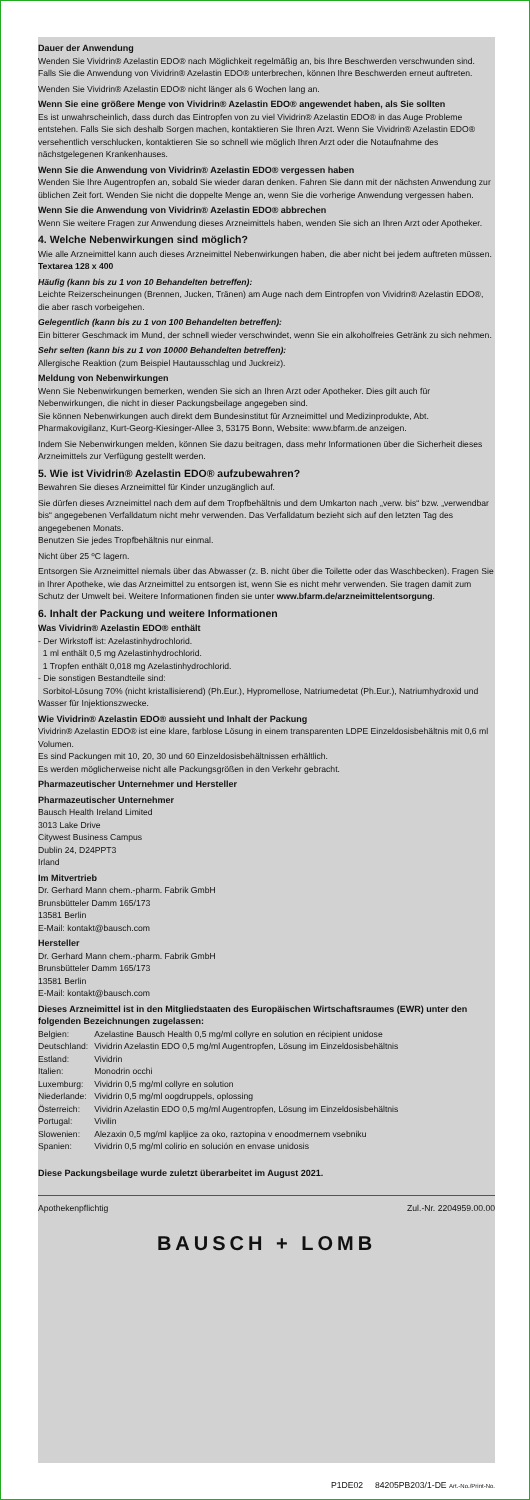Dauer der Anwendung
Wenden Sie Vividrin® Azelastin EDO® nach Möglichkeit regelmäßig an, bis Ihre Beschwerden verschwunden sind. Falls Sie die Anwendung von Vividrin® Azelastin EDO® unterbrechen, können Ihre Beschwerden erneut auftreten.
Wenden Sie Vividrin® Azelastin EDO® nicht länger als 6 Wochen lang an.
Wenn Sie eine größere Menge von Vividrin® Azelastin EDO® angewendet haben, als Sie sollten
Es ist unwahrscheinlich, dass durch das Eintropfen von zu viel Vividrin® Azelastin EDO® in das Auge Probleme entstehen. Falls Sie sich deshalb Sorgen machen, kontaktieren Sie Ihren Arzt. Wenn Sie Vividrin® Azelastin EDO® versehentlich verschlucken, kontaktieren Sie so schnell wie möglich Ihren Arzt oder die Notaufnahme des nächstgelegenen Krankenhauses.
Wenn Sie die Anwendung von Vividrin® Azelastin EDO® vergessen haben
Wenden Sie Ihre Augentropfen an, sobald Sie wieder daran denken. Fahren Sie dann mit der nächsten Anwendung zur üblichen Zeit fort. Wenden Sie nicht die doppelte Menge an, wenn Sie die vorherige Anwendung vergessen haben.
Wenn Sie die Anwendung von Vividrin® Azelastin EDO® abbrechen
Wenn Sie weitere Fragen zur Anwendung dieses Arzneimittels haben, wenden Sie sich an Ihren Arzt oder Apotheker.
4. Welche Nebenwirkungen sind möglich?
Wie alle Arzneimittel kann auch dieses Arzneimittel Nebenwirkungen haben, die aber nicht bei jedem auftreten müssen. Textarea 128 x 400
Häufig (kann bis zu 1 von 10 Behandelten betreffen):
Leichte Reizerscheinungen (Brennen, Jucken, Tränen) am Auge nach dem Eintropfen von Vividrin® Azelastin EDO®, die aber rasch vorbeigehen.
Gelegentlich (kann bis zu 1 von 100 Behandelten betreffen):
Ein bitterer Geschmack im Mund, der schnell wieder verschwindet, wenn Sie ein alkoholfreies Getränk zu sich nehmen.
Sehr selten (kann bis zu 1 von 10000 Behandelten betreffen):
Allergische Reaktion (zum Beispiel Hautausschlag und Juckreiz).
Meldung von Nebenwirkungen
Wenn Sie Nebenwirkungen bemerken, wenden Sie sich an Ihren Arzt oder Apotheker. Dies gilt auch für Nebenwirkungen, die nicht in dieser Packungsbeilage angegeben sind.
Sie können Nebenwirkungen auch direkt dem Bundesinstitut für Arzneimittel und Medizinprodukte, Abt. Pharmakovigilanz, Kurt-Georg-Kiesinger-Allee 3, 53175 Bonn, Website: www.bfarm.de anzeigen.
Indem Sie Nebenwirkungen melden, können Sie dazu beitragen, dass mehr Informationen über die Sicherheit dieses Arzneimittels zur Verfügung gestellt werden.
5. Wie ist Vividrin® Azelastin EDO® aufzubewahren?
Bewahren Sie dieses Arzneimittel für Kinder unzugänglich auf.
Sie dürfen dieses Arzneimittel nach dem auf dem Tropfbehältnis und dem Umkarton nach „verw. bis“ bzw. „verwendbar bis“ angegebenen Verfalldatum nicht mehr verwenden. Das Verfalldatum bezieht sich auf den letzten Tag des angegebenen Monats.
Benutzen Sie jedes Tropfbehältnis nur einmal.
Nicht über 25 ºC lagern.
Entsorgen Sie Arzneimittel niemals über das Abwasser (z. B. nicht über die Toilette oder das Waschbecken). Fragen Sie in Ihrer Apotheke, wie das Arzneimittel zu entsorgen ist, wenn Sie es nicht mehr verwenden. Sie tragen damit zum Schutz der Umwelt bei. Weitere Informationen finden sie unter www.bfarm.de/arzneimittelentsorgung.
6. Inhalt der Packung und weitere Informationen
Was Vividrin® Azelastin EDO® enthält
- Der Wirkstoff ist: Azelastinhydrochlorid.
1 ml enthält 0,5 mg Azelastinhydrochlorid.
1 Tropfen enthält 0,018 mg Azelastinhydrochlorid.
- Die sonstigen Bestandteile sind:
Sorbitol-Lösung 70% (nicht kristallisierend) (Ph.Eur.), Hypromellose, Natriumedetat (Ph.Eur.), Natriumhydroxid und Wasser für Injektionszwecke.
Wie Vividrin® Azelastin EDO® aussieht und Inhalt der Packung
Vividrin® Azelastin EDO® ist eine klare, farblose Lösung in einem transparenten LDPE Einzeldosisbehältnis mit 0,6 ml Volumen.
Es sind Packungen mit 10, 20, 30 und 60 Einzeldosisbehältnissen erhältlich.
Es werden möglicherweise nicht alle Packungsgrößen in den Verkehr gebracht.
Pharmazeutischer Unternehmer und Hersteller
Pharmazeutischer Unternehmer
Bausch Health Ireland Limited
3013 Lake Drive
Citywest Business Campus
Dublin 24, D24PPT3
Irland
Im Mitvertrieb
Dr. Gerhard Mann chem.-pharm. Fabrik GmbH
Brunsbütteler Damm 165/173
13581 Berlin
E-Mail: kontakt@bausch.com
Hersteller
Dr. Gerhard Mann chem.-pharm. Fabrik GmbH
Brunsbütteler Damm 165/173
13581 Berlin
E-Mail: kontakt@bausch.com
Dieses Arzneimittel ist in den Mitgliedstaaten des Europäischen Wirtschaftsraumes (EWR) unter den folgenden Bezeichnungen zugelassen:
| Belgien: | Azelastine Bausch Health 0,5 mg/ml collyre en solution en récipient unidose |
| Deutschland: | Vividrin Azelastin EDO 0,5 mg/ml Augentropfen, Lösung im Einzeldosisbehältnis |
| Estland: | Vividrin |
| Italien: | Monodrin occhi |
| Luxemburg: | Vividrin 0,5 mg/ml collyre en solution |
| Niederlande: | Vividrin 0,5 mg/ml oogdruppels, oplossing |
| Österreich: | Vividrin Azelastin EDO 0,5 mg/ml Augentropfen, Lösung im Einzeldosisbehältnis |
| Portugal: | Vivilin |
| Slowenien: | Alezaxin 0,5 mg/ml kapljice za oko, raztopina v enoodmernem vsebniku |
| Spanien: | Vividrin 0,5 mg/ml colirio en solución en envase unidosis |
Diese Packungsbeilage wurde zuletzt überarbeitet im August 2021.
Apothekenpflichtig Zul.-Nr. 2204959.00.00
BAUSCH + LOMB
P1DE02 84205PB203/1-DE Art.-No./Print-No.